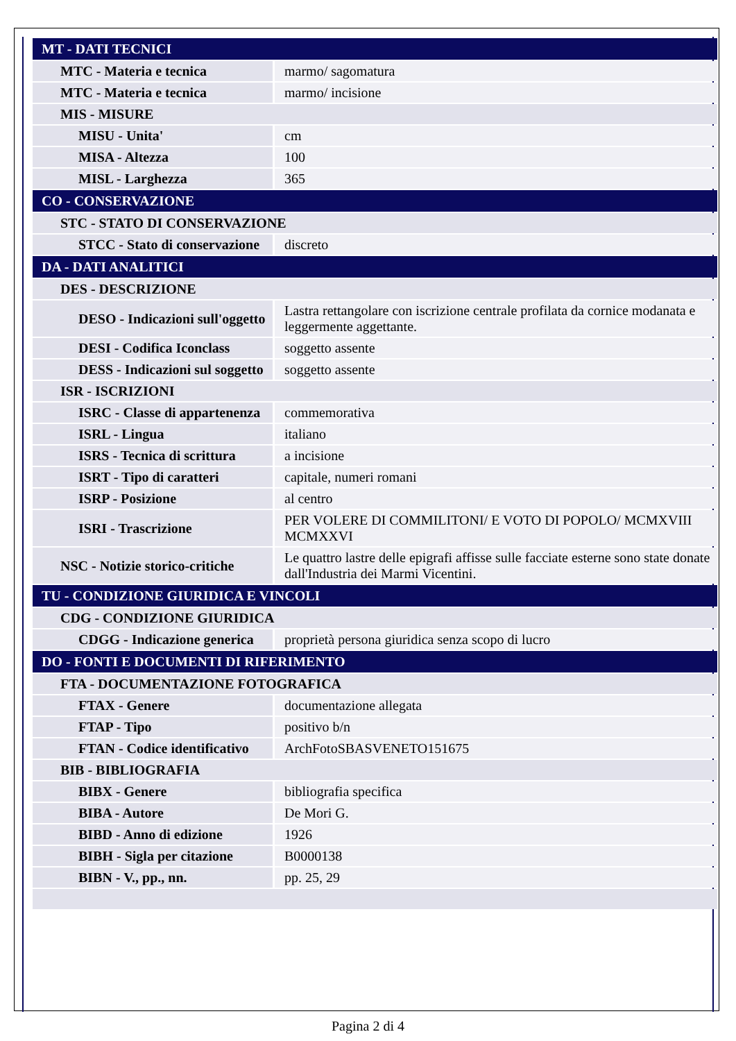| MT - DATI TECNICI | |
| MTC - Materia e tecnica | marmo/ sagomatura |
| MTC - Materia e tecnica | marmo/ incisione |
| MIS - MISURE | |
| MISU - Unita' | cm |
| MISA - Altezza | 100 |
| MISL - Larghezza | 365 |
| CO - CONSERVAZIONE | |
| STC - STATO DI CONSERVAZIONE | |
| STCC - Stato di conservazione | discreto |
| DA - DATI ANALITICI | |
| DES - DESCRIZIONE | |
| DESO - Indicazioni sull'oggetto | Lastra rettangolare con iscrizione centrale profilata da cornice modanata e leggermente aggettante. |
| DESI - Codifica Iconclass | soggetto assente |
| DESS - Indicazioni sul soggetto | soggetto assente |
| ISR - ISCRIZIONI | |
| ISRC - Classe di appartenenza | commemorativa |
| ISRL - Lingua | italiano |
| ISRS - Tecnica di scrittura | a incisione |
| ISRT - Tipo di caratteri | capitale, numeri romani |
| ISRP - Posizione | al centro |
| ISRI - Trascrizione | PER VOLERE DI COMMILITONI/ E VOTO DI POPOLO/ MCMXVIII MCMXXVI |
| NSC - Notizie storico-critiche | Le quattro lastre delle epigrafi affisse sulle facciate esterne sono state donate dall'Industria dei Marmi Vicentini. |
| TU - CONDIZIONE GIURIDICA E VINCOLI | |
| CDG - CONDIZIONE GIURIDICA | |
| CDGG - Indicazione generica | proprietà persona giuridica senza scopo di lucro |
| DO - FONTI E DOCUMENTI DI RIFERIMENTO | |
| FTA - DOCUMENTAZIONE FOTOGRAFICA | |
| FTAX - Genere | documentazione allegata |
| FTAP - Tipo | positivo b/n |
| FTAN - Codice identificativo | ArchFotoSBASVENETO151675 |
| BIB - BIBLIOGRAFIA | |
| BIBX - Genere | bibliografia specifica |
| BIBA - Autore | De Mori G. |
| BIBD - Anno di edizione | 1926 |
| BIBH - Sigla per citazione | B0000138 |
| BIBN - V., pp., nn. | pp. 25, 29 |
Pagina 2 di 4